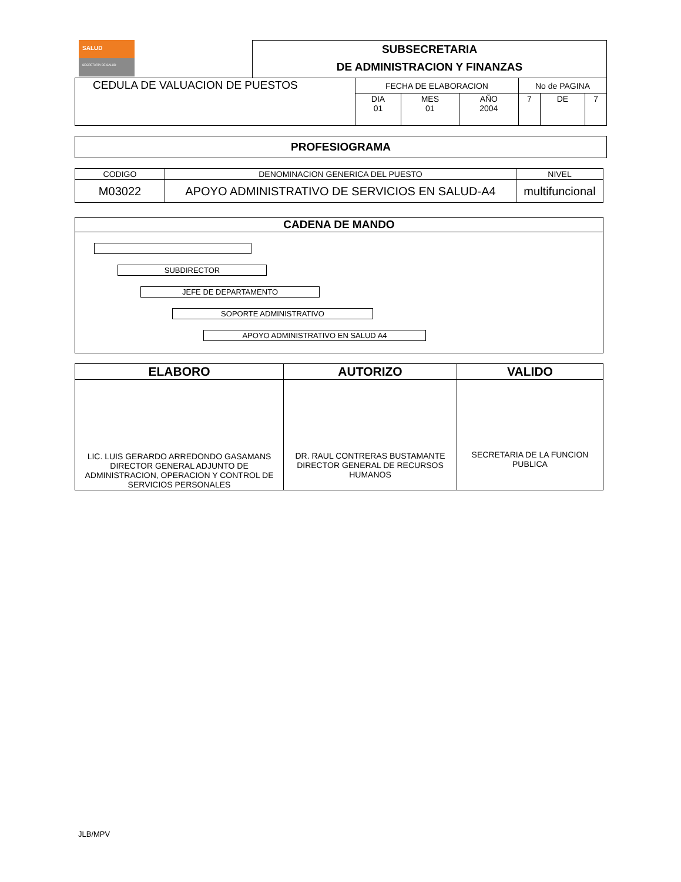SALUD
SECRETARÍA DE SALUD
SUBSECRETARIA
DE ADMINISTRACION Y FINANZAS
| CEDULA DE VALUACION DE PUESTOS | FECHA DE ELABORACION | | | No de PAGINA | | |
| | DIA 01 | MES 01 | AÑO 2004 | 7 | DE | 7 |
| PROFESIOGRAMA |
| CODIGO | DENOMINACION GENERICA DEL PUESTO | NIVEL |
| M03022 | APOYO ADMINISTRATIVO DE SERVICIOS EN SALUD-A4 | multifuncional |
| CADENA DE MANDO |
| SUBDIRECTOR JEFE DE DEPARTAMENTO SOPORTE ADMINISTRATIVO APOYO ADMINISTRATIVO EN SALUD A4 |
| ELABORO | AUTORIZO | VALIDO |
| --- | --- | --- |
| LIC. LUIS GERARDO ARREDONDO GASAMANS DIRECTOR GENERAL ADJUNTO DE ADMINISTRACION, OPERACION Y CONTROL DE SERVICIOS PERSONALES | DR. RAUL CONTRERAS BUSTAMANTE DIRECTOR GENERAL DE RECURSOS HUMANOS | SECRETARIA DE LA FUNCION PUBLICA |
JLB/MPV